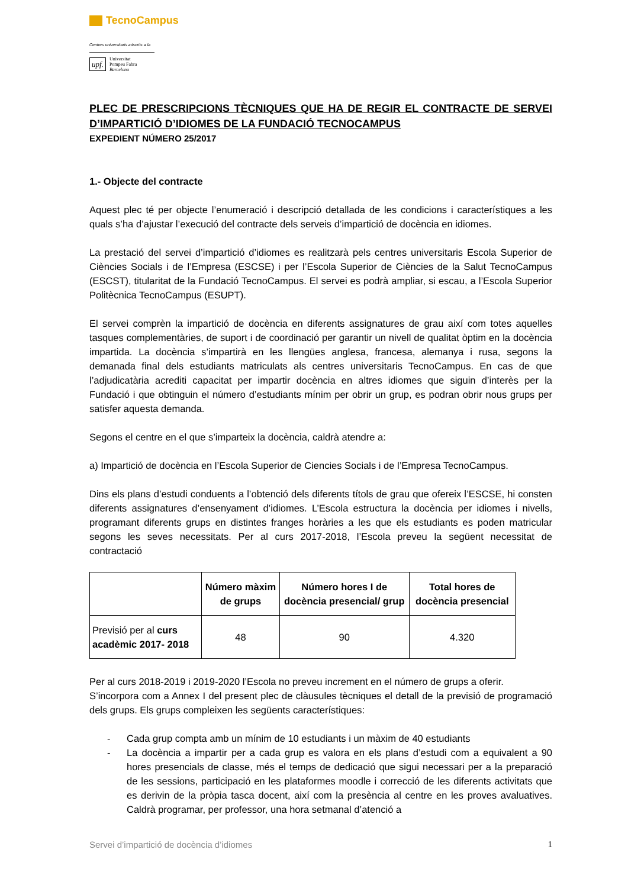TecnoCampus
Centres universitaris adscrits a la
upf. Universitat
Pompeu Fabra
Barcelona
PLEC DE PRESCRIPCIONS TÈCNIQUES QUE HA DE REGIR EL CONTRACTE DE SERVEI D’IMPARTICIÓ D’IDIOMES DE LA FUNDACIÓ TECNOCAMPUS
EXPEDIENT NÚMERO 25/2017
1.- Objecte del contracte
Aquest plec té per objecte l’enumeració i descripció detallada de les condicions i característiques a les quals s’ha d’ajustar l’execució del contracte dels serveis d’impartició de docència en idiomes.
La prestació del servei d’impartició d’idiomes es realitzarà pels centres universitaris Escola Superior de Ciències Socials i de l’Empresa (ESCSE) i per l’Escola Superior de Ciències de la Salut TecnoCampus (ESCST), titularitat de la Fundació TecnoCampus. El servei es podrà ampliar, si escau, a l’Escola Superior Politècnica TecnoCampus (ESUPT).
El servei comprèn la impartició de docència en diferents assignatures de grau així com totes aquelles tasques complementàries, de suport i de coordinació per garantir un nivell de qualitat òptim en la docència impartida. La docència s’impartirà en les llengües anglesa, francesa, alemanya i rusa, segons la demanada final dels estudiants matriculats als centres universitaris TecnoCampus. En cas de que l’adjudicatària acrediti capacitat per impartir docència en altres idiomes que siguin d’interès per la Fundació i que obtinguin el número d’estudiants mínim per obrir un grup, es podran obrir nous grups per satisfer aquesta demanda.
Segons el centre en el que s’imparteix la docència, caldrà atendre a:
a) Impartició de docència en l’Escola Superior de Ciencies Socials i de l’Empresa TecnoCampus.
Dins els plans d’estudi conduents a l’obtenció dels diferents títols de grau que ofereix l’ESCSE, hi consten diferents assignatures d’ensenyament d’idiomes. L’Escola estructura la docència per idiomes i nivells, programant diferents grups en distintes franges horàries a les que els estudiants es poden matricular segons les seves necessitats. Per al curs 2017-2018, l’Escola preveu la següent necessitat de contractació
| | Número màxim de grups | Número hores I de docència presencial/ grup | Total hores de docència presencial |
| --- | --- | --- | --- |
| Previsió per al curs acadèmic 2017- 2018 | 48 | 90 | 4.320 |
Per al curs 2018-2019 i 2019-2020 l’Escola no preveu increment en el número de grups a oferir.
S’incorpora com a Annex I del present plec de clàusules tècniques el detall de la previsió de programació dels grups. Els grups compleixen les següents característiques:
- Cada grup compta amb un mínim de 10 estudiants i un màxim de 40 estudiants
- La docència a impartir per a cada grup es valora en els plans d’estudi com a equivalent a 90 hores presencials de classe, més el temps de dedicació que sigui necessari per a la preparació de les sessions, participació en les plataformes moodle i correcció de les diferents activitats que es derivin de la pròpia tasca docent, així com la presència al centre en les proves avaluatives. Caldrà programar, per professor, una hora setmanal d’atenció a
Servei d’impartició de docència d’idiomes 1